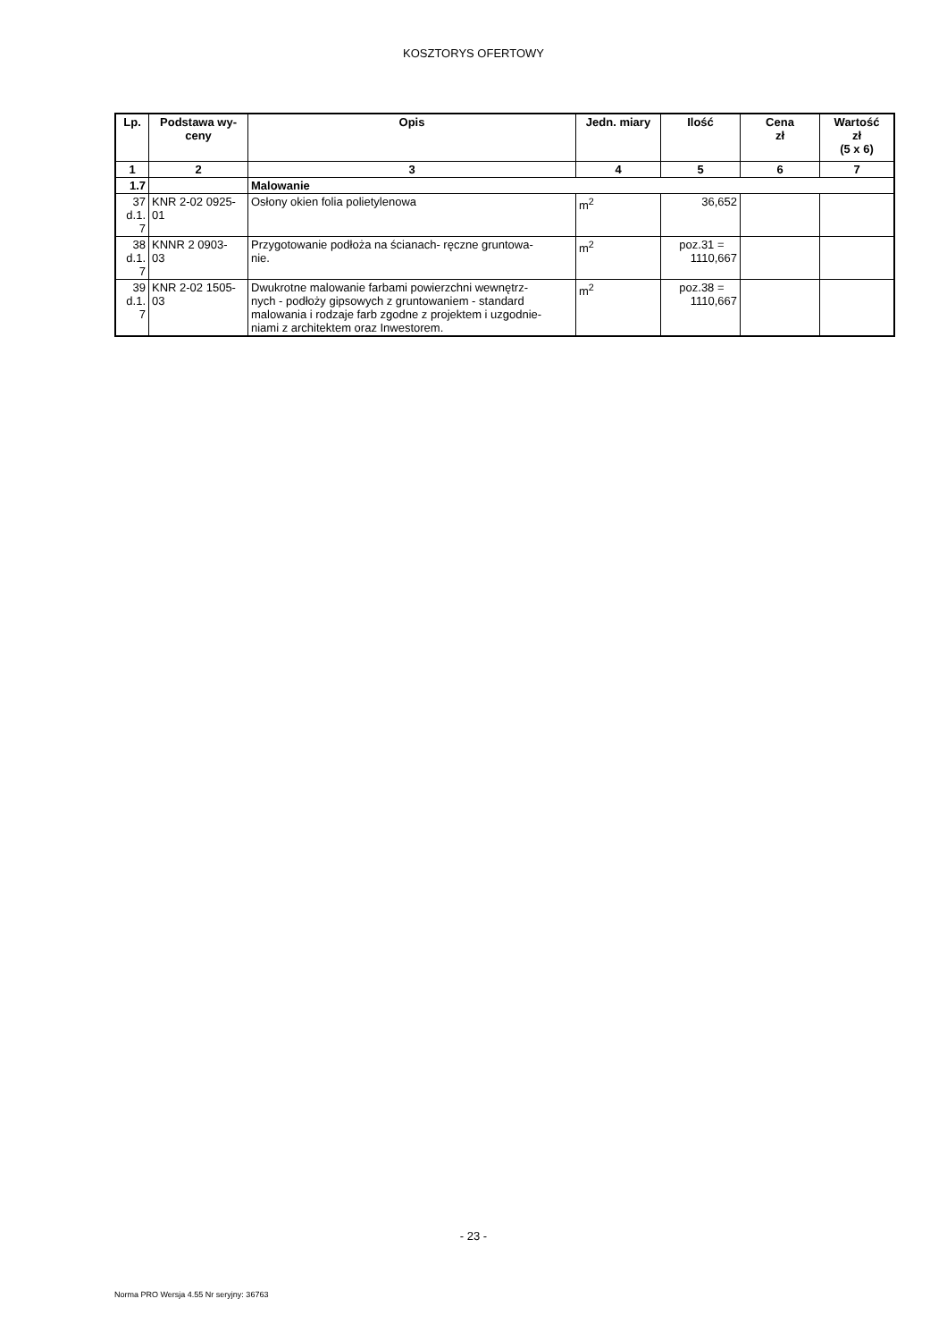KOSZTORYS OFERTOWY
| Lp. | Podstawa wy- ceny | Opis | Jedn. miary | Ilość | Cena zł | Wartość zł (5 x 6) |
| --- | --- | --- | --- | --- | --- | --- |
| 1 | 2 | 3 | 4 | 5 | 6 | 7 |
| 1.7 | | Malowanie | | | | |
| 37 d.1. 7 | KNR 2-02 0925- 01 | Osłony okien folia polietylenowa | m<sup>2</sup> | 36,652 | | |
| 38 d.1. 7 | KNNR 2 0903- 03 | Przygotowanie podłoża na ścianach- ręczne gruntowa- nie. | m<sup>2</sup> | poz.31 = 1110,667 | | |
| 39 d.1. 7 | KNR 2-02 1505- 03 | Dwukrotne malowanie farbami powierzchni wewnętrz- nych - podłoży gipsowych z gruntowaniem - standard malowania i rodzaje farb zgodne z projektem i uzgodnie- niami z architektem oraz Inwestorem. | m<sup>2</sup> | poz.38 = 1110,667 | | |
- 23 -
Norma PRO Wersja 4.55 Nr seryjny: 36763